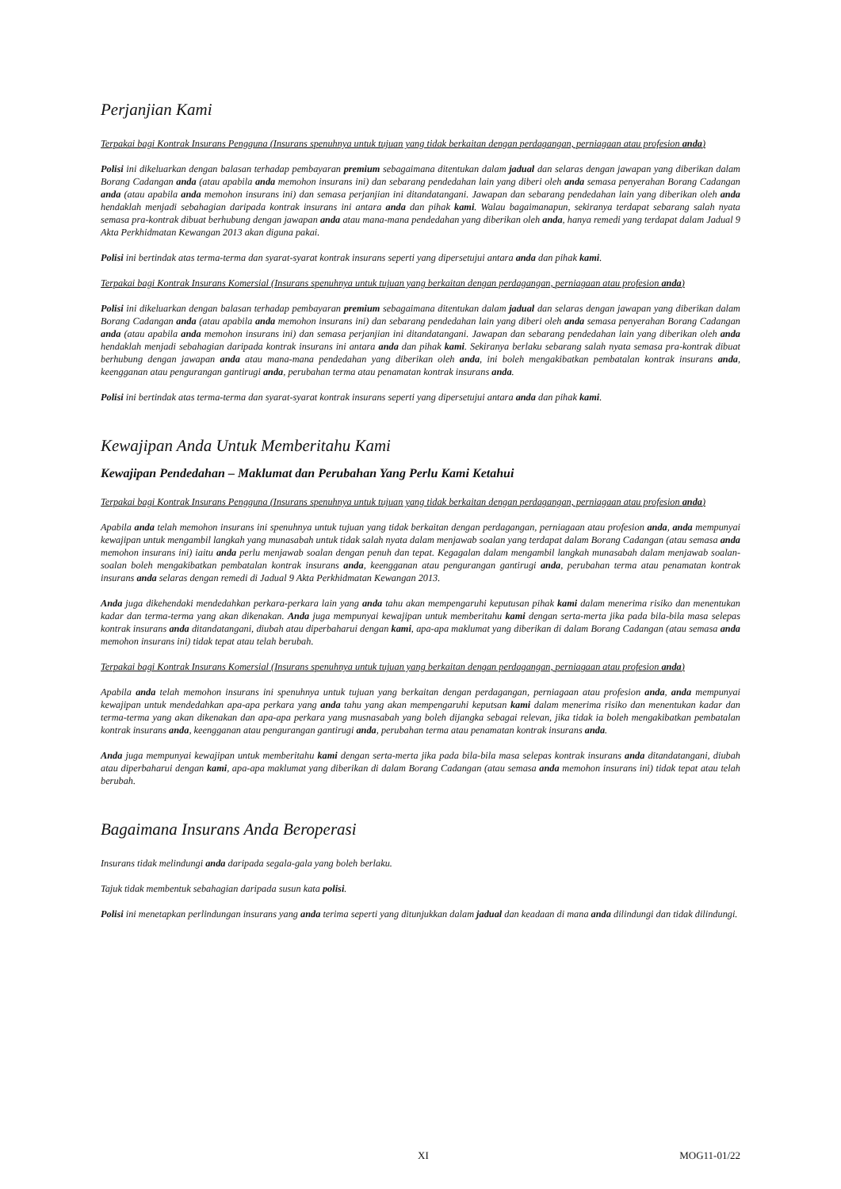Perjanjian Kami
Terpakai bagi Kontrak Insurans Pengguna (Insurans spenuhnya untuk tujuan yang tidak berkaitan dengan perdagangan, perniagaan atau profesion anda)
Polisi ini dikeluarkan dengan balasan terhadap pembayaran premium sebagaimana ditentukan dalam jadual dan selaras dengan jawapan yang diberikan dalam Borang Cadangan anda (atau apabila anda memohon insurans ini) dan sebarang pendedahan lain yang diberi oleh anda semasa penyerahan Borang Cadangan anda (atau apabila anda memohon insurans ini) dan semasa perjanjian ini ditandatangani. Jawapan dan sebarang pendedahan lain yang diberikan oleh anda hendaklah menjadi sebahagian daripada kontrak insurans ini antara anda dan pihak kami. Walau bagaimanapun, sekiranya terdapat sebarang salah nyata semasa pra-kontrak dibuat berhubung dengan jawapan anda atau mana-mana pendedahan yang diberikan oleh anda, hanya remedi yang terdapat dalam Jadual 9 Akta Perkhidmatan Kewangan 2013 akan diguna pakai.
Polisi ini bertindak atas terma-terma dan syarat-syarat kontrak insurans seperti yang dipersetujui antara anda dan pihak kami.
Terpakai bagi Kontrak Insurans Komersial (Insurans spenuhnya untuk tujuan yang berkaitan dengan perdagangan, perniagaan atau profesion anda)
Polisi ini dikeluarkan dengan balasan terhadap pembayaran premium sebagaimana ditentukan dalam jadual dan selaras dengan jawapan yang diberikan dalam Borang Cadangan anda (atau apabila anda memohon insurans ini) dan sebarang pendedahan lain yang diberi oleh anda semasa penyerahan Borang Cadangan anda (atau apabila anda memohon insurans ini) dan semasa perjanjian ini ditandatangani. Jawapan dan sebarang pendedahan lain yang diberikan oleh anda hendaklah menjadi sebahagian daripada kontrak insurans ini antara anda dan pihak kami. Sekiranya berlaku sebarang salah nyata semasa pra-kontrak dibuat berhubung dengan jawapan anda atau mana-mana pendedahan yang diberikan oleh anda, ini boleh mengakibatkan pembatalan kontrak insurans anda, keengganan atau pengurangan gantirugi anda, perubahan terma atau penamatan kontrak insurans anda.
Polisi ini bertindak atas terma-terma dan syarat-syarat kontrak insurans seperti yang dipersetujui antara anda dan pihak kami.
Kewajipan Anda Untuk Memberitahu Kami
Kewajipan Pendedahan – Maklumat dan Perubahan Yang Perlu Kami Ketahui
Terpakai bagi Kontrak Insurans Pengguna (Insurans spenuhnya untuk tujuan yang tidak berkaitan dengan perdagangan, perniagaan atau profesion anda)
Apabila anda telah memohon insurans ini spenuhnya untuk tujuan yang tidak berkaitan dengan perdagangan, perniagaan atau profesion anda, anda mempunyai kewajipan untuk mengambil langkah yang munasabah untuk tidak salah nyata dalam menjawab soalan yang terdapat dalam Borang Cadangan (atau semasa anda memohon insurans ini) iaitu anda perlu menjawab soalan dengan penuh dan tepat. Kegagalan dalam mengambil langkah munasabah dalam menjawab soalan-soalan boleh mengakibatkan pembatalan kontrak insurans anda, keengganan atau pengurangan gantirugi anda, perubahan terma atau penamatan kontrak insurans anda selaras dengan remedi di Jadual 9 Akta Perkhidmatan Kewangan 2013.
Anda juga dikehendaki mendedahkan perkara-perkara lain yang anda tahu akan mempengaruhi keputusan pihak kami dalam menerima risiko dan menentukan kadar dan terma-terma yang akan dikenakan. Anda juga mempunyai kewajipan untuk memberitahu kami dengan serta-merta jika pada bila-bila masa selepas kontrak insurans anda ditandatangani, diubah atau diperbaharui dengan kami, apa-apa maklumat yang diberikan di dalam Borang Cadangan (atau semasa anda memohon insurans ini) tidak tepat atau telah berubah.
Terpakai bagi Kontrak Insurans Komersial (Insurans spenuhnya untuk tujuan yang berkaitan dengan perdagangan, perniagaan atau profesion anda)
Apabila anda telah memohon insurans ini spenuhnya untuk tujuan yang berkaitan dengan perdagangan, perniagaan atau profesion anda, anda mempunyai kewajipan untuk mendedahkan apa-apa perkara yang anda tahu yang akan mempengaruhi keputsan kami dalam menerima risiko dan menentukan kadar dan terma-terma yang akan dikenakan dan apa-apa perkara yang musnasabah yang boleh dijangka sebagai relevan, jika tidak ia boleh mengakibatkan pembatalan kontrak insurans anda, keengganan atau pengurangan gantirugi anda, perubahan terma atau penamatan kontrak insurans anda.
Anda juga mempunyai kewajipan untuk memberitahu kami dengan serta-merta jika pada bila-bila masa selepas kontrak insurans anda ditandatangani, diubah atau diperbaharui dengan kami, apa-apa maklumat yang diberikan di dalam Borang Cadangan (atau semasa anda memohon insurans ini) tidak tepat atau telah berubah.
Bagaimana Insurans Anda Beroperasi
Insurans tidak melindungi anda daripada segala-gala yang boleh berlaku.
Tajuk tidak membentuk sebahagian daripada susun kata polisi.
Polisi ini menetapkan perlindungan insurans yang anda terima seperti yang ditunjukkan dalam jadual dan keadaan di mana anda dilindungi dan tidak dilindungi.
XI MOG11-01/22